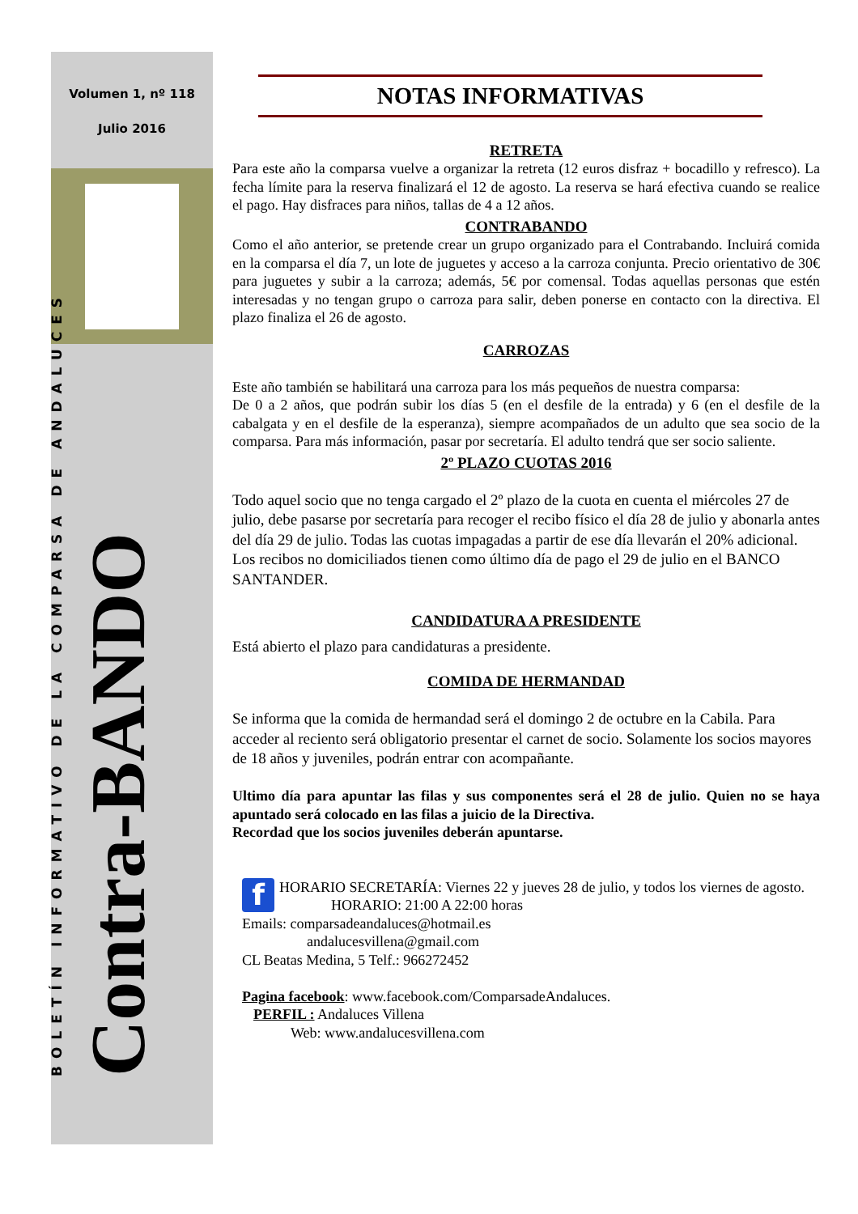Volumen 1, nº 118
Julio 2016
BOLETÍN INFORMATIVO DE LA COMPARSA DE ANDALUCES
Contra-BANDO
NOTAS INFORMATIVAS
RETRETA
Para este año la comparsa vuelve a organizar la retreta (12 euros disfraz + bocadillo y refresco). La fecha límite para la reserva finalizará el 12 de agosto. La reserva se hará efectiva cuando se realice el pago. Hay disfraces para niños, tallas de 4 a 12 años.
CONTRABANDO
Como el año anterior, se pretende crear un grupo organizado para el Contrabando. Incluirá comida en la comparsa el día 7, un lote de juguetes y acceso a la carroza conjunta. Precio orientativo de 30€ para juguetes y subir a la carroza; además, 5€ por comensal. Todas aquellas personas que estén interesadas y no tengan grupo o carroza para salir, deben ponerse en contacto con la directiva. El plazo finaliza el 26 de agosto.
CARROZAS
Este año también se habilitará una carroza para los más pequeños de nuestra comparsa:
De 0 a 2 años, que podrán subir los días 5 (en el desfile de la entrada) y 6 (en el desfile de la cabalgata y en el desfile de la esperanza), siempre acompañados de un adulto que sea socio de la comparsa. Para más información, pasar por secretaría. El adulto tendrá que ser socio saliente.
2º PLAZO CUOTAS 2016
Todo aquel socio que no tenga cargado el 2º plazo de la cuota en cuenta el miércoles 27 de julio, debe pasarse por secretaría para recoger el recibo físico el día 28 de julio y abonarla antes del día 29 de julio. Todas las cuotas impagadas a partir de ese día llevarán el 20% adicional.
Los recibos no domiciliados tienen como último día de pago el 29 de julio en el BANCO SANTANDER.
CANDIDATURA A PRESIDENTE
Está abierto el plazo para candidaturas a presidente.
COMIDA DE HERMANDAD
Se informa que la comida de hermandad será el domingo 2 de octubre en la Cabila. Para acceder al reciento será obligatorio presentar el carnet de socio. Solamente los socios mayores de 18 años y juveniles, podrán entrar con acompañante.
Ultimo día para apuntar las filas y sus componentes será el 28 de julio. Quien no se haya apuntado será colocado en las filas a juicio de la Directiva.
Recordad que los socios juveniles deberán apuntarse.
f HORARIO SECRETARÍA: Viernes 22 y jueves 28 de julio, y todos los viernes de agosto.
HORARIO: 21:00 A 22:00 horas
Emails: comparsadeandaluces@hotmail.es
andalucesvillena@gmail.com
CL Beatas Medina, 5 Telf.: 966272452
Pagina facebook: www.facebook.com/ComparsadeAndaluces.
PERFIL : Andaluces Villena
Web: www.andalucesvillena.com